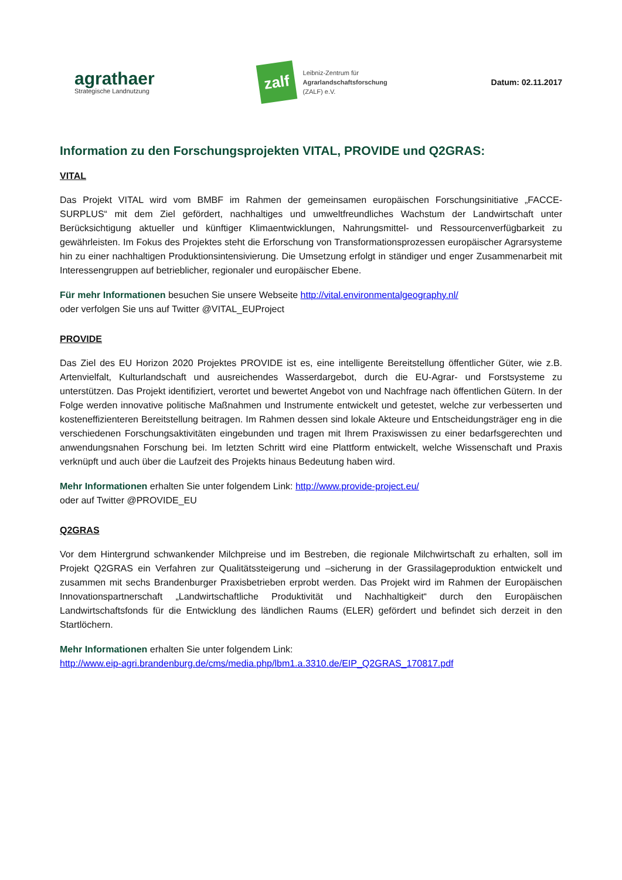agrathaer
Strategische Landnutzung
zalf
Leibniz-Zentrum für
Agrarlandschaftsforschung
(ZALF) e.V.
Datum: 02.11.2017
Information zu den Forschungsprojekten VITAL, PROVIDE und Q2GRAS:
VITAL
Das Projekt VITAL wird vom BMBF im Rahmen der gemeinsamen europäischen Forschungsinitiative „FACCE-SURPLUS“ mit dem Ziel gefördert, nachhaltiges und umweltfreundliches Wachstum der Landwirtschaft unter Berücksichtigung aktueller und künftiger Klimaentwicklungen, Nahrungsmittel- und Ressourcenverfügbarkeit zu gewährleisten. Im Fokus des Projektes steht die Erforschung von Transformationsprozessen europäischer Agrarsysteme hin zu einer nachhaltigen Produktionsintensivierung. Die Umsetzung erfolgt in ständiger und enger Zusammenarbeit mit Interessengruppen auf betrieblicher, regionaler und europäischer Ebene.
Für mehr Informationen besuchen Sie unsere Webseite http://vital.environmentalgeography.nl/
oder verfolgen Sie uns auf Twitter @VITAL_EUProject
PROVIDE
Das Ziel des EU Horizon 2020 Projektes PROVIDE ist es, eine intelligente Bereitstellung öffentlicher Güter, wie z.B. Artenvielfalt, Kulturlandschaft und ausreichendes Wasserdargebot, durch die EU-Agrar- und Forstsysteme zu unterstützen. Das Projekt identifiziert, verortet und bewertet Angebot von und Nachfrage nach öffentlichen Gütern. In der Folge werden innovative politische Maßnahmen und Instrumente entwickelt und getestet, welche zur verbesserten und kosteneffizienteren Bereitstellung beitragen. Im Rahmen dessen sind lokale Akteure und Entscheidungsträger eng in die verschiedenen Forschungsaktivitäten eingebunden und tragen mit Ihrem Praxiswissen zu einer bedarfsgerechten und anwendungsnahen Forschung bei. Im letzten Schritt wird eine Plattform entwickelt, welche Wissenschaft und Praxis verknüpft und auch über die Laufzeit des Projekts hinaus Bedeutung haben wird.
Mehr Informationen erhalten Sie unter folgendem Link: http://www.provide-project.eu/
oder auf Twitter @PROVIDE_EU
Q2GRAS
Vor dem Hintergrund schwankender Milchpreise und im Bestreben, die regionale Milchwirtschaft zu erhalten, soll im Projekt Q2GRAS ein Verfahren zur Qualitätssteigerung und –sicherung in der Grassilageproduktion entwickelt und zusammen mit sechs Brandenburger Praxisbetrieben erprobt werden. Das Projekt wird im Rahmen der Europäischen Innovationspartnerschaft „Landwirtschaftliche Produktivität und Nachhaltigkeit“ durch den Europäischen Landwirtschaftsfonds für die Entwicklung des ländlichen Raums (ELER) gefördert und befindet sich derzeit in den Startlöchern.
Mehr Informationen erhalten Sie unter folgendem Link:
http://www.eip-agri.brandenburg.de/cms/media.php/lbm1.a.3310.de/EIP_Q2GRAS_170817.pdf